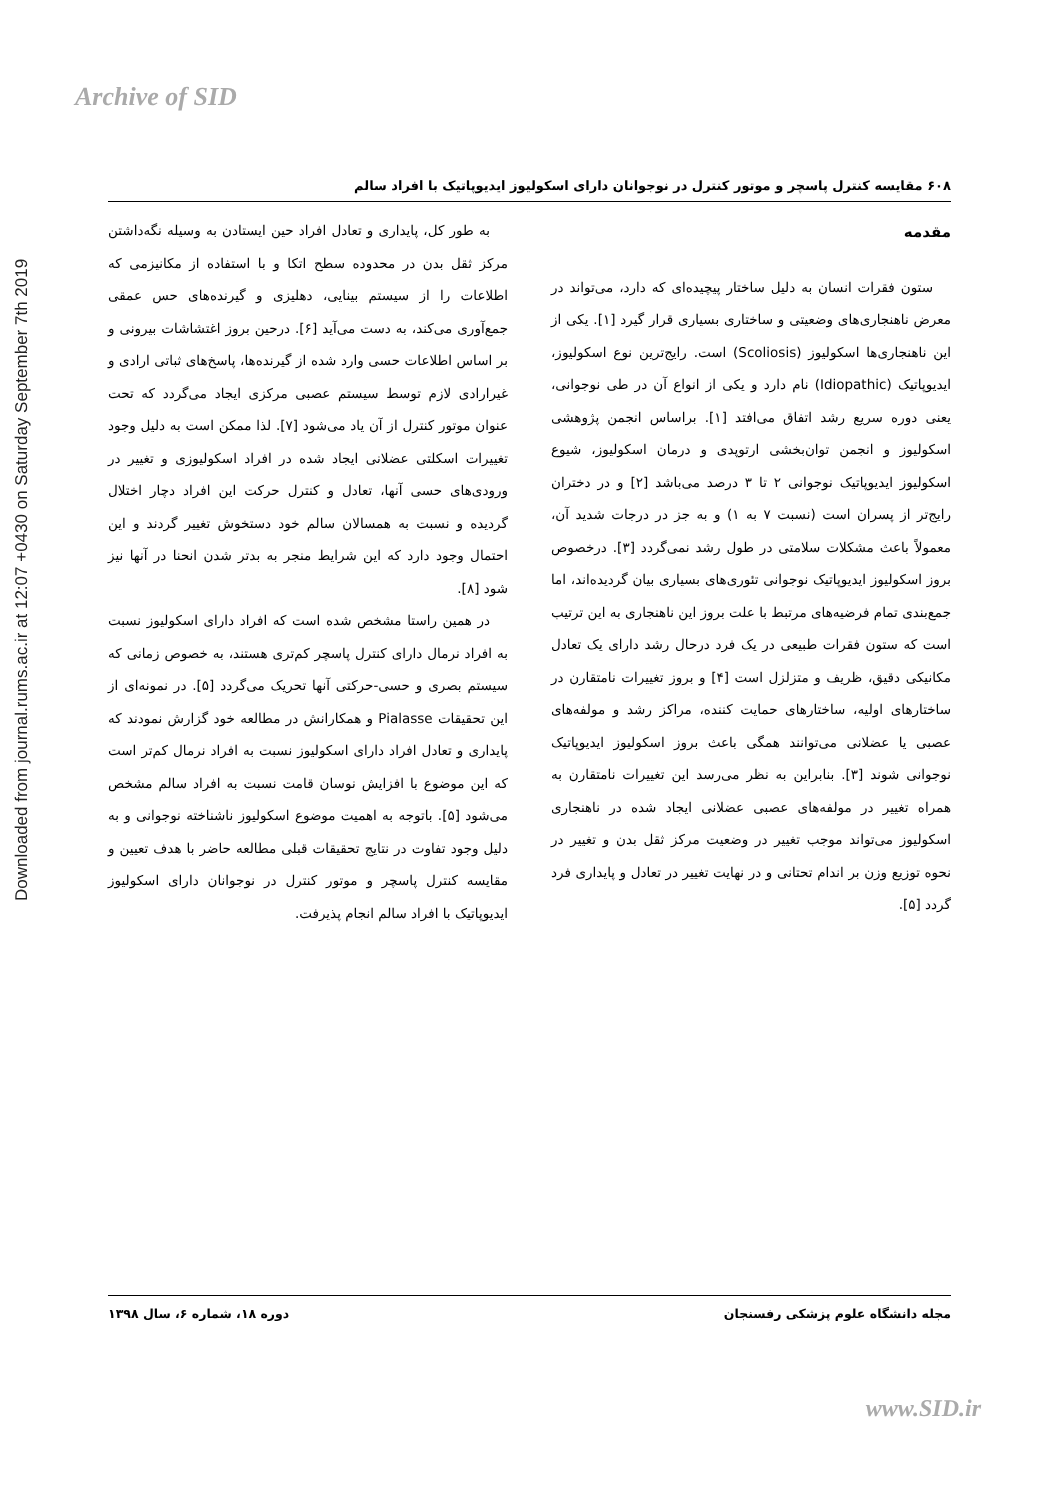Archive of SID
Downloaded from journal.rums.ac.ir at 12:07 +0430 on Saturday September 7th 2019
۶۰۸ مقایسه کنترل پاسچر و موتور کنترل در نوجوانان دارای اسکولیوز ایدیوپاتیک با افراد سالم
مقدمه
ستون فقرات انسان به دلیل ساختار پیچیده‌ای که دارد، می‌تواند در معرض ناهنجاری‌های وضعیتی و ساختاری بسیاری قرار گیرد [۱]. یکی از این ناهنجاری‌ها اسکولیوز (Scoliosis) است. رایج‌ترین نوع اسکولیوز، ایدیوپاتیک (Idiopathic) نام دارد و یکی از انواع آن در طی نوجوانی، یعنی دوره سریع رشد اتفاق می‌افتد [۱]. براساس انجمن پژوهشی اسکولیوز و انجمن توان‌بخشی ارتوپدی و درمان اسکولیوز، شیوع اسکولیوز ایدیوپاتیک نوجوانی ۲ تا ۳ درصد می‌باشد [۲] و در دختران رایج‌تر از پسران است (نسبت ۷ به ۱) و به جز در درجات شدید آن، معمولاً باعث مشکلات سلامتی در طول رشد نمی‌گردد [۳]. درخصوص بروز اسکولیوز ایدیوپاتیک نوجوانی تئوری‌های بسیاری بیان گردیده‌اند، اما جمع‌بندی تمام فرضیه‌های مرتبط با علت بروز این ناهنجاری به این ترتیب است که ستون فقرات طبیعی در یک فرد درحال رشد دارای یک تعادل مکانیکی دقیق، ظریف و متزلزل است [۴] و بروز تغییرات نامتقارن در ساختارهای اولیه، ساختارهای حمایت کننده، مراکز رشد و مولفه‌های عصبی یا عضلانی می‌توانند همگی باعث بروز اسکولیوز ایدیوپاتیک نوجوانی شوند [۳]. بنابراین به نظر می‌رسد این تغییرات نامتقارن به همراه تغییر در مولفه‌های عصبی عضلانی ایجاد شده در ناهنجاری اسکولیوز می‌تواند موجب تغییر در وضعیت مرکز ثقل بدن و تغییر در نحوه توزیع وزن بر اندام تحتانی و در نهایت تغییر در تعادل و پایداری فرد گردد [۵].
به طور کل، پایداری و تعادل افراد حین ایستادن به وسیله نگه‌داشتن مرکز ثقل بدن در محدوده سطح اتکا و با استفاده از مکانیزمی که اطلاعات را از سیستم بینایی، دهلیزی و گیرنده‌های حس عمقی جمع‌آوری می‌کند، به دست می‌آید [۶]. درحین بروز اغتشاشات بیرونی و بر اساس اطلاعات حسی وارد شده از گیرنده‌ها، پاسخ‌های ثباتی ارادی و غیرارادی لازم توسط سیستم عصبی مرکزی ایجاد می‌گردد که تحت عنوان موتور کنترل از آن یاد می‌شود [۷]. لذا ممکن است به دلیل وجود تغییرات اسکلتی عضلانی ایجاد شده در افراد اسکولیوزی و تغییر در ورودی‌های حسی آنها، تعادل و کنترل حرکت این افراد دچار اختلال گردیده و نسبت به همسالان سالم خود دستخوش تغییر گردند و این احتمال وجود دارد که این شرایط منجر به بدتر شدن انحنا در آنها نیز شود [۸].
در همین راستا مشخص شده است که افراد دارای اسکولیوز نسبت به افراد نرمال دارای کنترل پاسچر کم‌تری هستند، به خصوص زمانی که سیستم بصری و حسی-حرکتی آنها تحریک می‌گردد [۵]. در نمونه‌ای از این تحقیقات Pialasse و همکارانش در مطالعه خود گزارش نمودند که پایداری و تعادل افراد دارای اسکولیوز نسبت به افراد نرمال کم‌تر است که این موضوع با افزایش نوسان قامت نسبت به افراد سالم مشخص می‌شود [۵]. باتوجه به اهمیت موضوع اسکولیوز ناشناخته نوجوانی و به دلیل وجود تفاوت در نتایج تحقیقات قبلی مطالعه حاضر با هدف تعیین و مقایسه کنترل پاسچر و موتور کنترل در نوجوانان دارای اسکولیوز ایدیوپاتیک با افراد سالم انجام پذیرفت.
مجله دانشگاه علوم پزشکی رفسنجان دوره ۱۸، شماره ۶، سال ۱۳۹۸
www.SID.ir